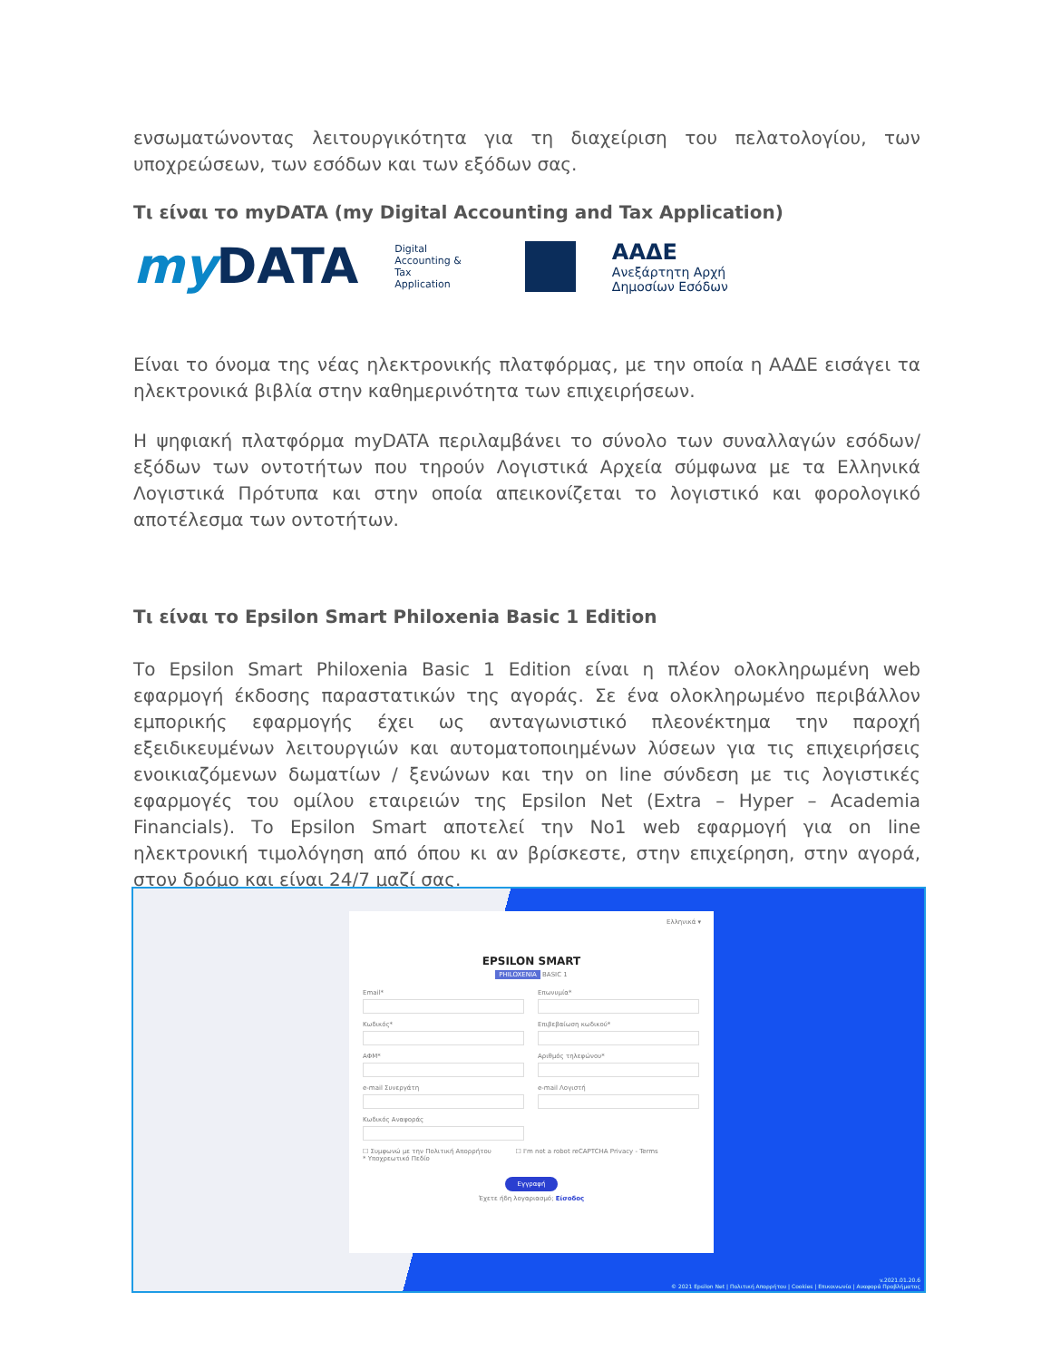ενσωματώνοντας λειτουργικότητα για τη διαχείριση του πελατολογίου, των υποχρεώσεων, των εσόδων και των εξόδων σας.
Τι είναι το myDATA (my Digital Accounting and Tax Application)
myDATA
Digital
Accounting &
Tax
Application
ΑΑΔΕ
Ανεξάρτητη Αρχή
Δημοσίων Εσόδων
Είναι το όνομα της νέας ηλεκτρονικής πλατφόρμας, με την οποία η ΑΑΔΕ εισάγει τα ηλεκτρονικά βιβλία στην καθημερινότητα των επιχειρήσεων.
Η ψηφιακή πλατφόρμα myDATA περιλαμβάνει το σύνολο των συναλλαγών εσόδων/εξόδων των οντοτήτων που τηρούν Λογιστικά Αρχεία σύμφωνα με τα Ελληνικά Λογιστικά Πρότυπα και στην οποία απεικονίζεται το λογιστικό και φορολογικό αποτέλεσμα των οντοτήτων.
Τι είναι το Epsilon Smart Philoxenia Basic 1 Edition
Το Epsilon Smart Philoxenia Basic 1 Edition είναι η πλέον ολοκληρωμένη web εφαρμογή έκδοσης παραστατικών της αγοράς. Σε ένα ολοκληρωμένο περιβάλλον εμπορικής εφαρμογής έχει ως ανταγωνιστικό πλεονέκτημα την παροχή εξειδικευμένων λειτουργιών και αυτοματοποιημένων λύσεων για τις επιχειρήσεις ενοικιαζόμενων δωματίων / ξενώνων και την on line σύνδεση με τις λογιστικές εφαρμογές του ομίλου εταιρειών της Epsilon Net (Extra – Hyper – Academia Financials). Το Epsilon Smart αποτελεί την No1 web εφαρμογή για on line ηλεκτρονική τιμολόγηση από όπου κι αν βρίσκεστε, στην επιχείρηση, στην αγορά, στον δρόμο και είναι 24/7 μαζί σας.
Ελληνικά ▾
EPSILON SMART
PHILOXENIA BASIC 1
Email* Επωνυμία* Κωδικός* Επιβεβαίωση κωδικού* ΑΦΜ* Αριθμός τηλεφώνου* e-mail Συνεργάτη e-mail Λογιστή Κωδικός Αναφοράς
☐ Συμφωνώ με την Πολιτική Απορρήτου ☐ I'm not a robot reCAPTCHA Privacy - Terms
* Υποχρεωτικό Πεδίο
Εγγραφή
Έχετε ήδη λογαριασμό; Είσοδος
v.2021.01.20.6
© 2021 Epsilon Net | Πολιτική Απορρήτου | Cookies | Επικοινωνία | Αναφορά Προβλήματος